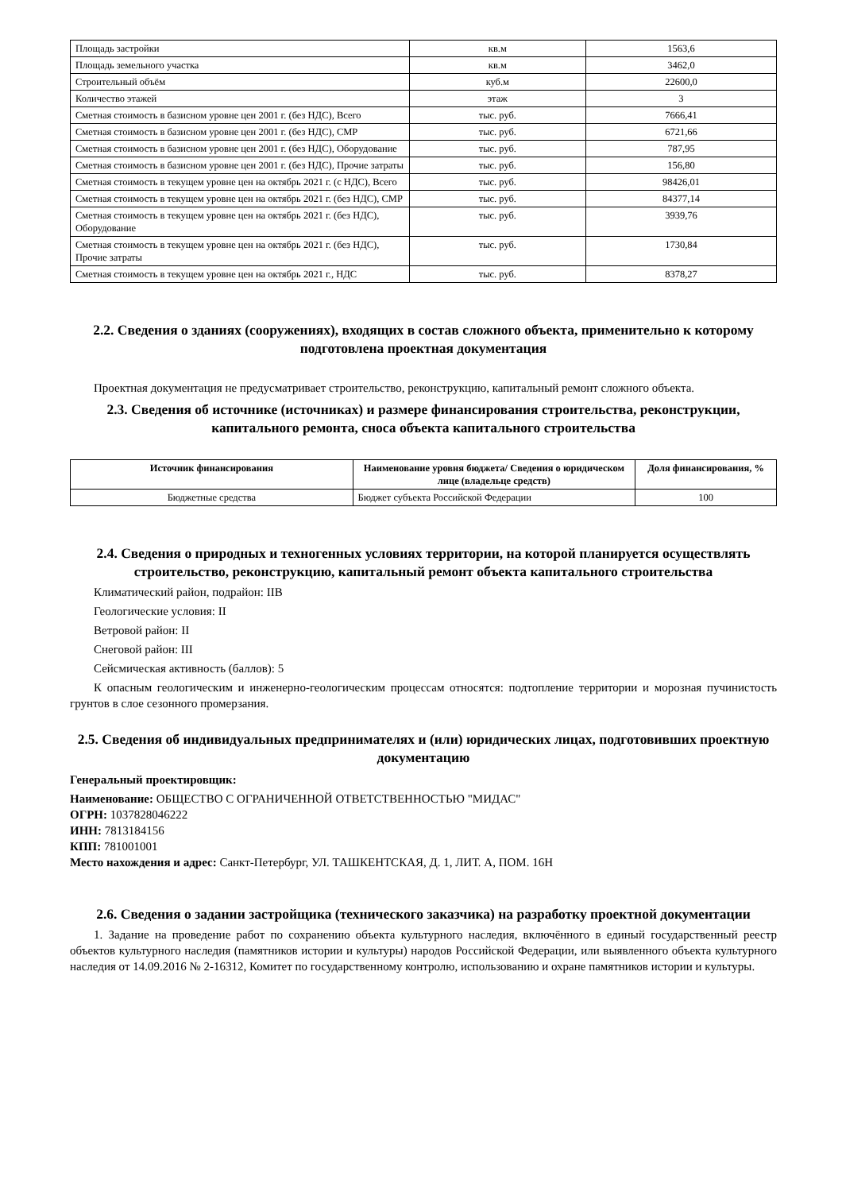| Площадь застройки | кв.м | 1563,6 |
| Площадь земельного участка | кв.м | 3462,0 |
| Строительный объём | куб.м | 22600,0 |
| Количество этажей | этаж | 3 |
| Сметная стоимость в базисном уровне цен 2001 г. (без НДС), Всего | тыс. руб. | 7666,41 |
| Сметная стоимость в базисном уровне цен 2001 г. (без НДС), СМР | тыс. руб. | 6721,66 |
| Сметная стоимость в базисном уровне цен 2001 г. (без НДС), Оборудование | тыс. руб. | 787,95 |
| Сметная стоимость в базисном уровне цен 2001 г. (без НДС), Прочие затраты | тыс. руб. | 156,80 |
| Сметная стоимость в текущем уровне цен на октябрь 2021 г. (с НДС), Всего | тыс. руб. | 98426,01 |
| Сметная стоимость в текущем уровне цен на октябрь 2021 г. (без НДС), СМР | тыс. руб. | 84377,14 |
| Сметная стоимость в текущем уровне цен на октябрь 2021 г. (без НДС), Оборудование | тыс. руб. | 3939,76 |
| Сметная стоимость в текущем уровне цен на октябрь 2021 г. (без НДС), Прочие затраты | тыс. руб. | 1730,84 |
| Сметная стоимость в текущем уровне цен на октябрь 2021 г., НДС | тыс. руб. | 8378,27 |
2.2. Сведения о зданиях (сооружениях), входящих в состав сложного объекта, применительно к которому подготовлена проектная документация
Проектная документация не предусматривает строительство, реконструкцию, капитальный ремонт сложного объекта.
2.3. Сведения об источнике (источниках) и размере финансирования строительства, реконструкции, капитального ремонта, сноса объекта капитального строительства
| Источник финансирования | Наименование уровня бюджета/ Сведения о юридическом лице (владельце средств) | Доля финансирования, % |
| --- | --- | --- |
| Бюджетные средства | Бюджет субъекта Российской Федерации | 100 |
2.4. Сведения о природных и техногенных условиях территории, на которой планируется осуществлять строительство, реконструкцию, капитальный ремонт объекта капитального строительства
Климатический район, подрайон: IIВ
Геологические условия: II
Ветровой район: II
Снеговой район: III
Сейсмическая активность (баллов): 5
К опасным геологическим и инженерно-геологическим процессам относятся: подтопление территории и морозная пучинистость грунтов в слое сезонного промерзания.
2.5. Сведения об индивидуальных предпринимателях и (или) юридических лицах, подготовивших проектную документацию
Генеральный проектировщик:
Наименование: ОБЩЕСТВО С ОГРАНИЧЕННОЙ ОТВЕТСТВЕННОСТЬЮ "МИДАС"
ОГРН: 1037828046222
ИНН: 7813184156
КПП: 781001001
Место нахождения и адрес: Санкт-Петербург, УЛ. ТАШКЕНТСКАЯ, Д. 1, ЛИТ. А, ПОМ. 16Н
2.6. Сведения о задании застройщика (технического заказчика) на разработку проектной документации
1. Задание на проведение работ по сохранению объекта культурного наследия, включённого в единый государственный реестр объектов культурного наследия (памятников истории и культуры) народов Российской Федерации, или выявленного объекта культурного наследия от 14.09.2016 № 2-16312, Комитет по государственному контролю, использованию и охране памятников истории и культуры.